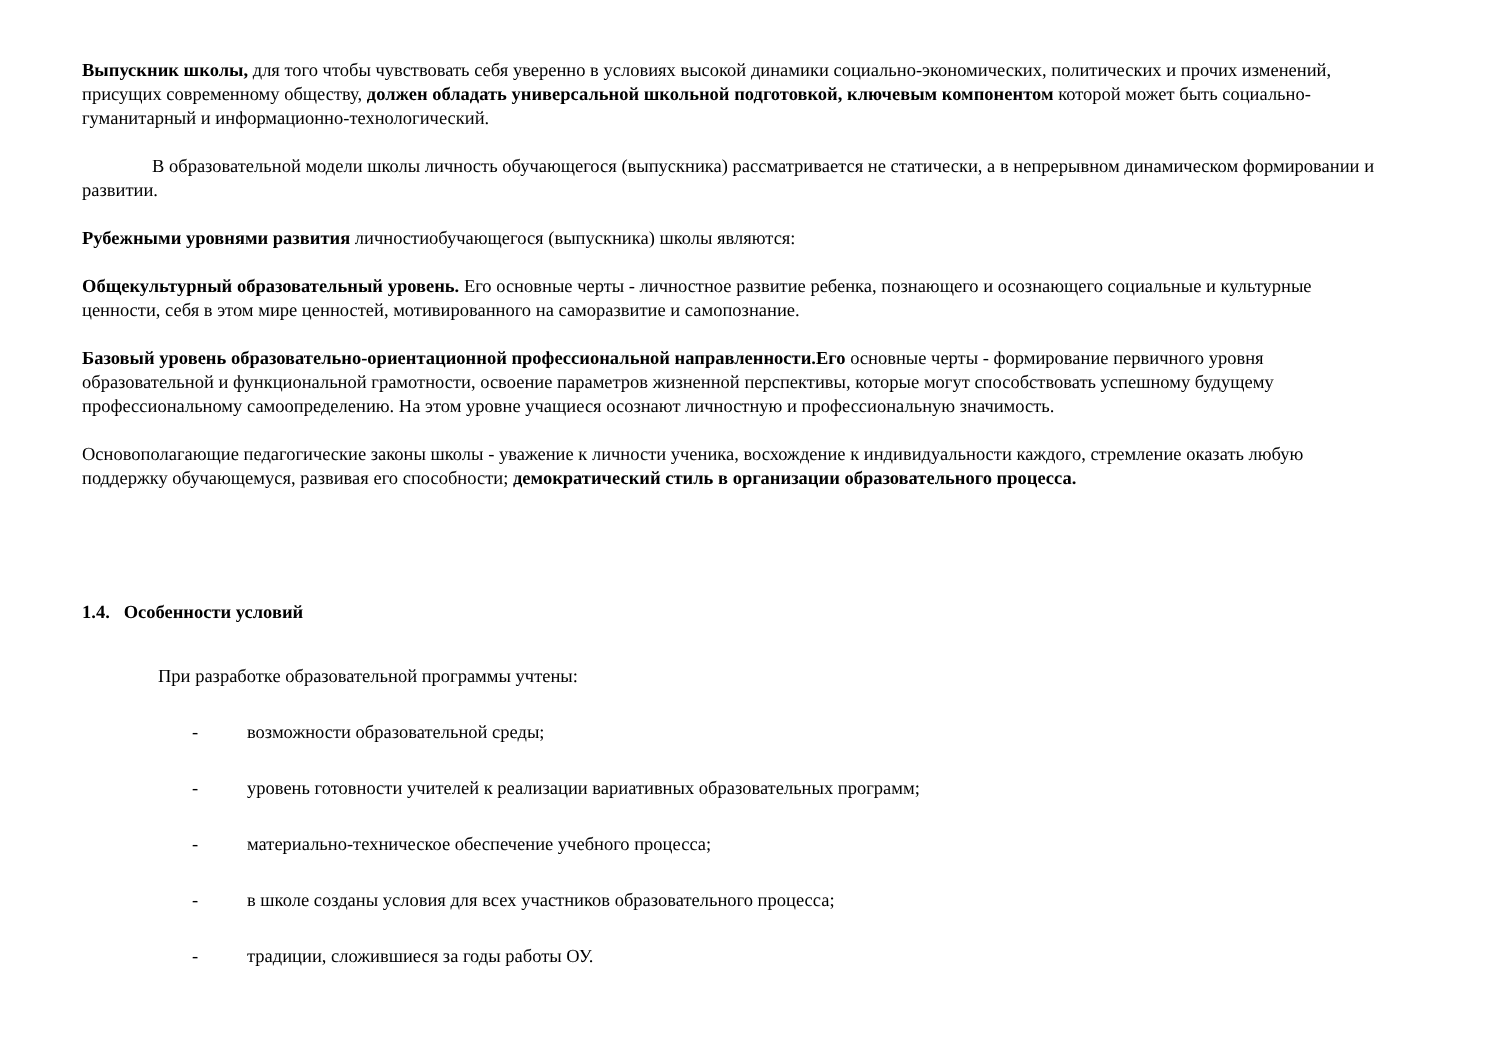Выпускник школы, для того чтобы чувствовать себя уверенно в условиях высокой динамики социально-экономических, политических и прочих изменений, присущих современному обществу, должен обладать универсальной школьной подготовкой, ключевым компонентом которой может быть социально-гуманитарный и информационно-технологический.
В образовательной модели школы личность обучающегося (выпускника) рассматривается не статически, а в непрерывном динамическом формировании и развитии.
Рубежными уровнями развития личностиобучающегося (выпускника) школы являются:
Общекультурный образовательный уровень. Его основные черты - личностное развитие ребенка, познающего и осознающего социальные и культурные ценности, себя в этом мире ценностей, мотивированного на саморазвитие и самопознание.
Базовый уровень образовательно-ориентационной профессиональной направленности.Его основные черты - формирование первичного уровня образовательной и функциональной грамотности, освоение параметров жизненной перспективы, которые могут способствовать успешному будущему профессиональному самоопределению. На этом уровне учащиеся осознают личностную и профессиональную значимость.
Основополагающие педагогические законы школы - уважение к личности ученика, восхождение к индивидуальности каждого, стремление оказать любую поддержку обучающемуся, развивая его способности; демократический стиль в организации образовательного процесса.
1.4. Особенности условий
При разработке образовательной программы учтены:
- возможности образовательной среды;
- уровень готовности учителей к реализации вариативных образовательных программ;
- материально-техническое обеспечение учебного процесса;
- в школе созданы условия для всех участников образовательного процесса;
- традиции, сложившиеся за годы работы ОУ.